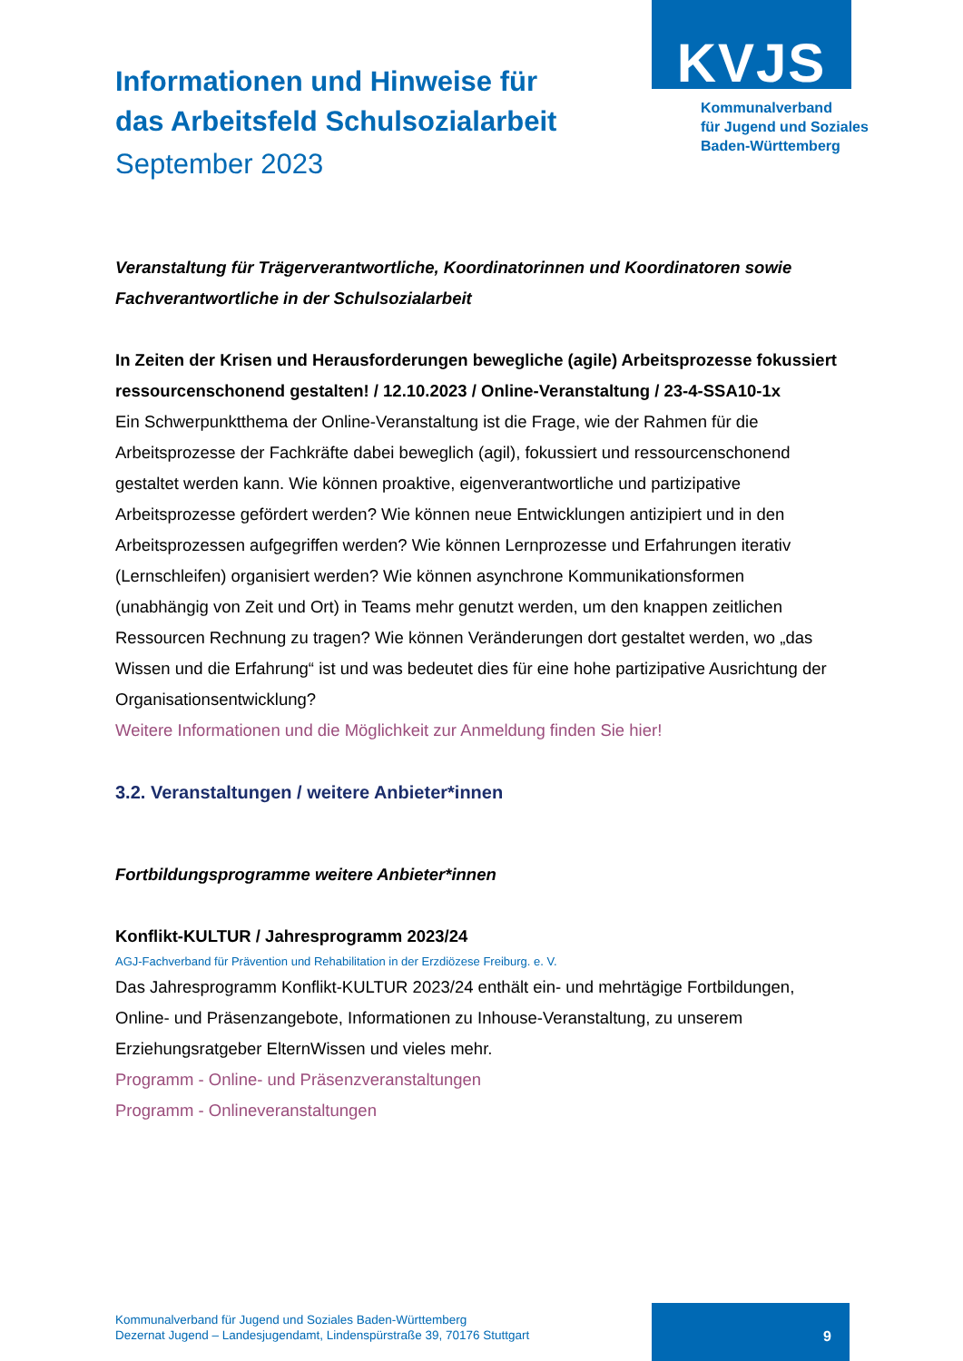KVJS
Kommunalverband
für Jugend und Soziales
Baden-Württemberg
Informationen und Hinweise für
das Arbeitsfeld Schulsozialarbeit
September 2023
Veranstaltung für Trägerverantwortliche, Koordinatorinnen und Koordinatoren sowie Fachverantwortliche in der Schulsozialarbeit
In Zeiten der Krisen und Herausforderungen bewegliche (agile) Arbeitsprozesse fokussiert ressourcenschonend gestalten! / 12.10.2023 / Online-Veranstaltung / 23-4-SSA10-1x
Ein Schwerpunktthema der Online-Veranstaltung ist die Frage, wie der Rahmen für die Arbeitsprozesse der Fachkräfte dabei beweglich (agil), fokussiert und ressourcenschonend gestaltet werden kann. Wie können proaktive, eigenverantwortliche und partizipative Arbeitsprozesse gefördert werden? Wie können neue Entwicklungen antizipiert und in den Arbeitsprozessen aufgegriffen werden? Wie können Lernprozesse und Erfahrungen iterativ (Lernschleifen) organisiert werden? Wie können asynchrone Kommunikationsformen (unabhängig von Zeit und Ort) in Teams mehr genutzt werden, um den knappen zeitlichen Ressourcen Rechnung zu tragen? Wie können Veränderungen dort gestaltet werden, wo „das Wissen und die Erfahrung“ ist und was bedeutet dies für eine hohe partizipative Ausrichtung der Organisationsentwicklung?
Weitere Informationen und die Möglichkeit zur Anmeldung finden Sie hier!
3.2. Veranstaltungen / weitere Anbieter*innen
Fortbildungsprogramme weitere Anbieter*innen
Konflikt-KULTUR / Jahresprogramm 2023/24
AGJ-Fachverband für Prävention und Rehabilitation in der Erzdiözese Freiburg. e. V.
Das Jahresprogramm Konflikt-KULTUR 2023/24 enthält ein- und mehrtägige Fortbildungen, Online- und Präsenzangebote, Informationen zu Inhouse-Veranstaltung, zu unserem Erziehungsratgeber ElternWissen und vieles mehr.
Programm - Online- und Präsenzveranstaltungen
Programm - Onlineveranstaltungen
Kommunalverband für Jugend und Soziales Baden-Württemberg
Dezernat Jugend – Landesjugendamt, Lindenspürstraße 39, 70176 Stuttgart
9